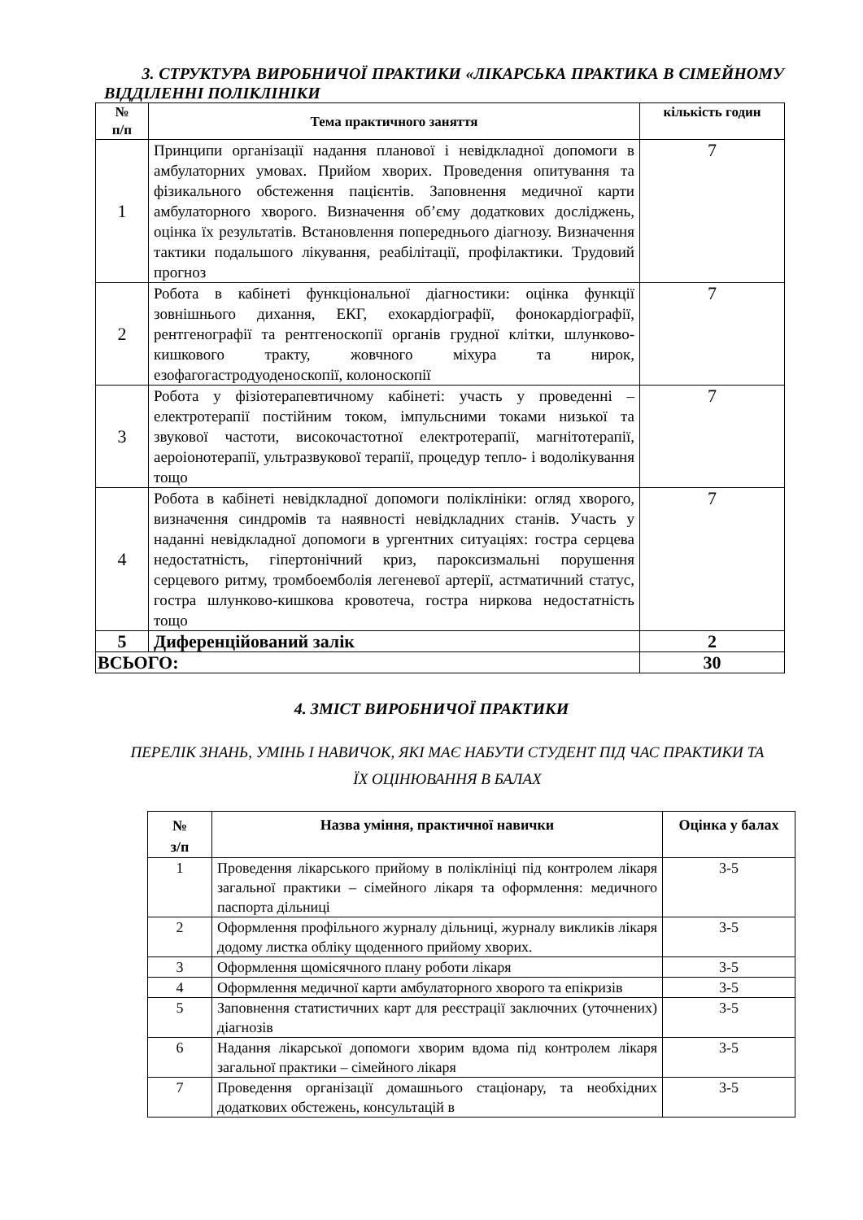3. СТРУКТУРА ВИРОБНИЧОЇ ПРАКТИКИ «ЛІКАРСЬКА ПРАКТИКА В СІМЕЙНОМУ ВІДДІЛЕННІ ПОЛІКЛІНІКИ
| № п/п | Тема практичного заняття | кількість годин |
| --- | --- | --- |
| 1 | Принципи організації надання планової і невідкладної допомоги в амбулаторних умовах. Прийом хворих. Проведення опитування та фізикального обстеження пацієнтів. Заповнення медичної карти амбулаторного хворого. Визначення об’єму додаткових досліджень, оцінка їх результатів. Встановлення попереднього діагнозу. Визначення тактики подальшого лікування, реабілітації, профілактики. Трудовий прогноз | 7 |
| 2 | Робота в кабінеті функціональної діагностики: оцінка функції зовнішнього дихання, ЕКГ, ехокардіографії, фонокардіографії, рентгенографії та рентгеноскопії органів грудної клітки, шлунково-кишкового тракту, жовчного міхура та нирок, езофагогастродуоденоскопії, колоноскопії | 7 |
| 3 | Робота у фізіотерапевтичному кабінеті: участь у проведенні – електротерапії постійним током, імпульсними токами низької та звукової частоти, високочастотної електротерапії, магнітотерапії, аероіонотерапії, ультразвукової терапії, процедур тепло- і водолікування тощо | 7 |
| 4 | Робота в кабінеті невідкладної допомоги поліклініки: огляд хворого, визначення синдромів та наявності невідкладних станів. Участь у наданні невідкладної допомоги в ургентних ситуаціях: гостра серцева недостатність, гіпертонічний криз, пароксизмальні порушення серцевого ритму, тромбоемболія легеневої артерії, астматичний статус, гостра шлунково-кишкова кровотеча, гостра ниркова недостатність тощо | 7 |
| 5 | Диференційований залік | 2 |
| ВСЬОГО: | | 30 |
4. ЗМІСТ ВИРОБНИЧОЇ ПРАКТИКИ
ПЕРЕЛІК ЗНАНЬ, УМІНЬ І НАВИЧОК, ЯКІ МАЄ НАБУТИ СТУДЕНТ ПІД ЧАС ПРАКТИКИ ТА ЇХ ОЦІНЮВАННЯ В БАЛАХ
| № з/п | Назва уміння, практичної навички | Оцінка у балах |
| --- | --- | --- |
| 1 | Проведення лікарського прийому в поліклініці під контролем лікаря загальної практики – сімейного лікаря та оформлення: медичного паспорта дільниці | 3-5 |
| 2 | Оформлення профільного журналу дільниці, журналу викликів лікаря додому листка обліку щоденного прийому хворих. | 3-5 |
| 3 | Оформлення щомісячного плану роботи лікаря | 3-5 |
| 4 | Оформлення медичної карти амбулаторного хворого та епікризів | 3-5 |
| 5 | Заповнення статистичних карт для реєстрації заключних (уточнених) діагнозів | 3-5 |
| 6 | Надання лікарської допомоги хворим вдома під контролем лікаря загальної практики – сімейного лікаря | 3-5 |
| 7 | Проведення організації домашнього стаціонару, та необхідних додаткових обстежень, консультацій в | 3-5 |